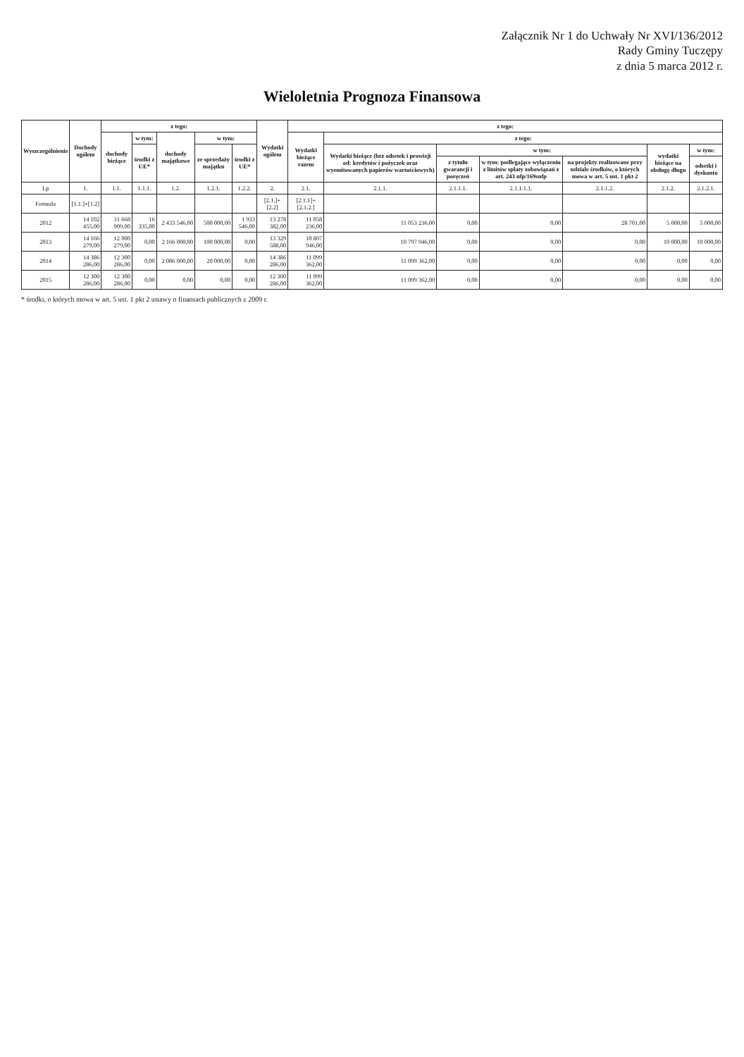Załącznik Nr 1 do Uchwały Nr XVI/136/2012
Rady Gminy Tuczępy
z dnia 5 marca 2012 r.
Wieloletnia Prognoza Finansowa
| Wyszczególnienie | Dochody ogółem | z tego: | | | | | Wydatki ogółem | z tego: | | | | | | |
| --- | --- | --- | --- | --- | --- | --- | --- | --- | --- | --- | --- | --- | --- | --- |
| | | dochody bieżące | w tym: | dochody majątkowe | w tym: | | | Wydatki bieżące razem | z tego: | | | | | |
| | | | środki z UE* | | ze sprzedaży majątku | środki z UE* | | | Wydatki bieżące (bez odsetek i prowizji od: kredytów i pożyczek oraz wyemitowanych papierów wartościowych) | w tym: | | | wydatki bieżące na obsługę długu | w tym: |
| | | | | | | | | | | z tytułu gwarancji i poręczeń | w tym: podlegające wyłączeniu z limitów spłaty zobowiązań z art. 243 ufp/169sufp | na projekty realizowane przy udziale środków, o których mowa w art. 5 ust. 1 pkt 2 | | odsetki i dyskonto |
| Lp | 1. | 1.1. | 1.1.1. | 1.2. | 1.2.1. | 1.2.2. | 2. | 2.1. | 2.1.1. | 2.1.1.1. | 2.1.1.1.1. | 2.1.1.2. | 2.1.2. | 2.1.2.1. |
| Formula | [1.1.]+[1.2] | | | | | | [2.1.]+[2.2] | [2.1.1]+[2.1.2.] | | | | | | |
| 2012 | 14 102 455,00 | 11 668 909,00 | 16 335,00 | 2 433 546,00 | 500 000,00 | 1 933 546,00 | 13 278 382,00 | 11 058 236,00 | 11 053 236,00 | 0,00 | 0,00 | 28 701,00 | 5 000,00 | 5 000,00 |
| 2013 | 14 166 279,00 | 12 000 279,00 | 0,00 | 2 166 000,00 | 100 000,00 | 0,00 | 13 329 588,00 | 10 807 946,00 | 10 797 946,00 | 0,00 | 0,00 | 0,00 | 10 000,00 | 10 000,00 |
| 2014 | 14 386 286,00 | 12 300 286,00 | 0,00 | 2 086 000,00 | 20 000,00 | 0,00 | 14 386 286,00 | 11 099 362,00 | 11 099 362,00 | 0,00 | 0,00 | 0,00 | 0,00 | 0,00 |
| 2015 | 12 300 286,00 | 12 300 286,00 | 0,00 | 0,00 | 0,00 | 0,00 | 12 300 286,00 | 11 099 362,00 | 11 099 362,00 | 0,00 | 0,00 | 0,00 | 0,00 | 0,00 |
* środki, o których mowa w art. 5 ust. 1 pkt 2 ustawy o finansach publicznych z 2009 r.